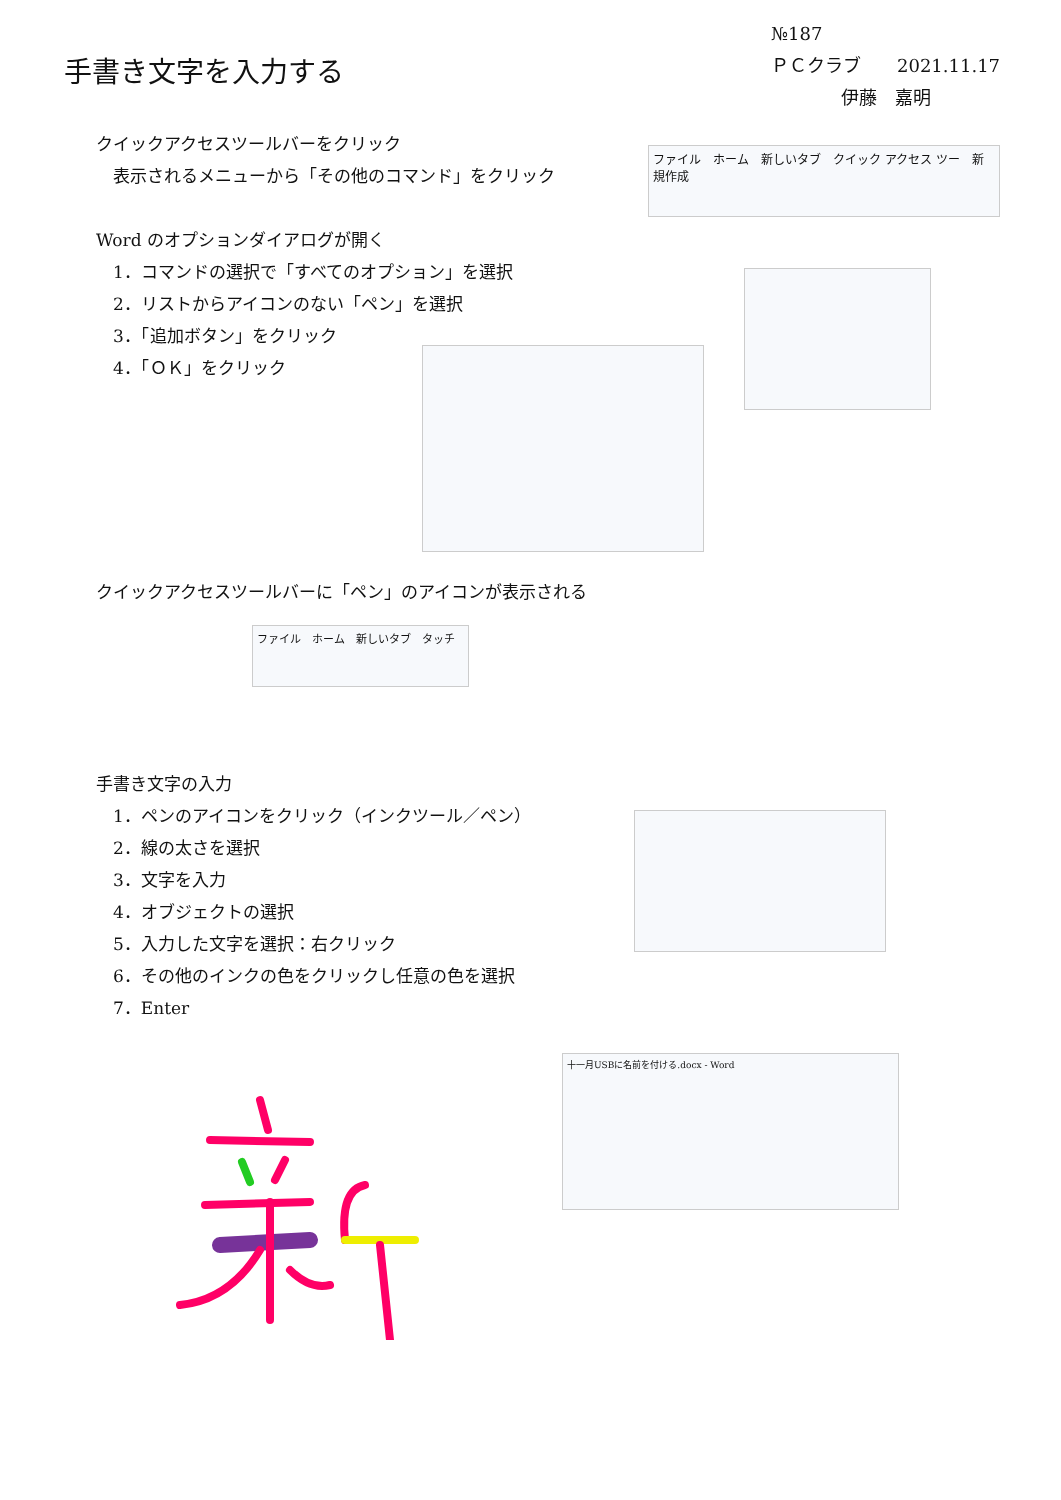№187
ＰＣクラブ　　2021.11.17
伊藤　嘉明
手書き文字を入力する
クイックアクセスツールバーをクリック
　表示されるメニューから「その他のコマンド」をクリック
ファイル　ホーム　新しいタブ　クイック アクセス ツー　新規作成
Word のオプションダイアログが開く
　1．コマンドの選択で「すべてのオプション」を選択
　2．リストからアイコンのない「ペン」を選択
　3．「追加ボタン」をクリック
　4．「ＯＫ」をクリック
クイックアクセスツールバーに「ペン」のアイコンが表示される
ファイル　ホーム　新しいタブ　タッチ
手書き文字の入力
　1．ペンのアイコンをクリック（インクツール／ペン）
　2．線の太さを選択
　3．文字を入力
　4．オブジェクトの選択
　5．入力した文字を選択：右クリック
　6．その他のインクの色をクリックし任意の色を選択
　7．Enter
十一月USBに名前を付ける.docx - Word